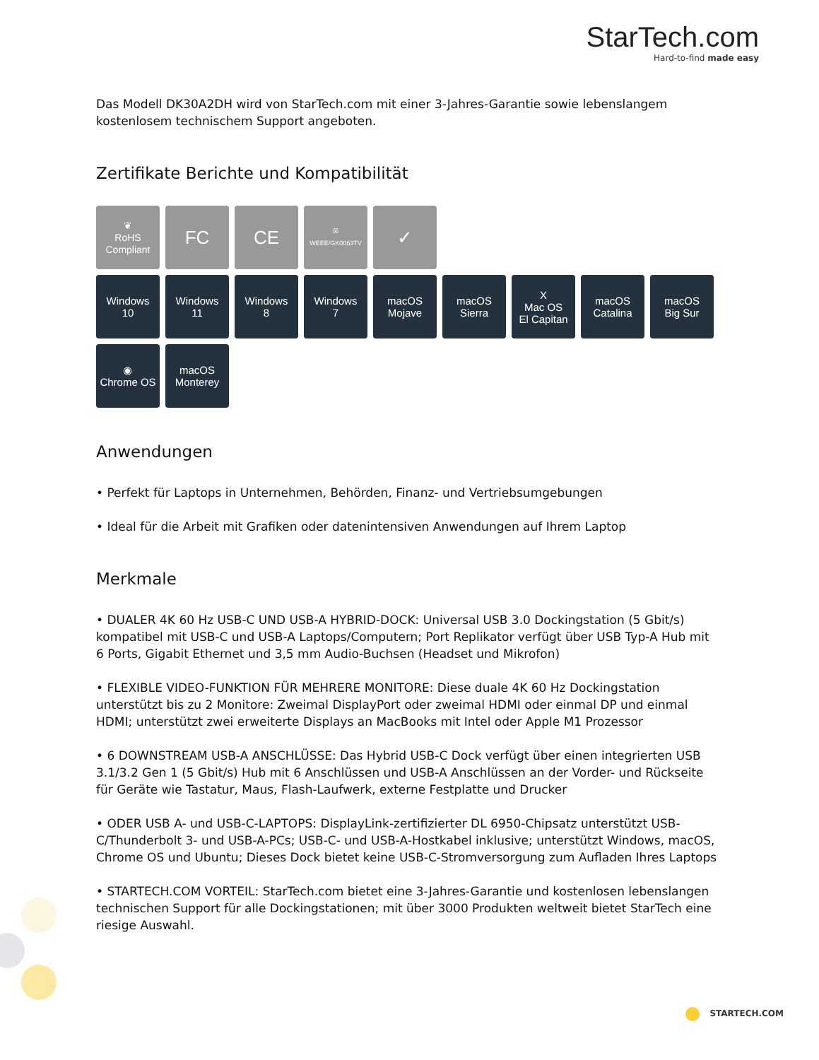StarTech.com
Hard-to-find made easy
Das Modell DK30A2DH wird von StarTech.com mit einer 3-Jahres-Garantie sowie lebenslangem kostenlosem technischem Support angeboten.
Zertifikate Berichte und Kompatibilität
❦
RoHS
Compliant
FC CE
☒
WEEE/GK0063TV
✓
Windows
10
Windows
11
Windows
8
Windows
7
macOS
Mojave
macOS
Sierra
X
Mac OS
El Capitan
macOS
Catalina
macOS
Big Sur
◉
Chrome OS
macOS
Monterey
Anwendungen
• Perfekt für Laptops in Unternehmen, Behörden, Finanz- und Vertriebsumgebungen
• Ideal für die Arbeit mit Grafiken oder datenintensiven Anwendungen auf Ihrem Laptop
Merkmale
• DUALER 4K 60 Hz USB-C UND USB-A HYBRID-DOCK: Universal USB 3.0 Dockingstation (5 Gbit/s) kompatibel mit USB-C und USB-A Laptops/Computern; Port Replikator verfügt über USB Typ-A Hub mit 6 Ports, Gigabit Ethernet und 3,5 mm Audio-Buchsen (Headset und Mikrofon)
• FLEXIBLE VIDEO-FUNKTION FÜR MEHRERE MONITORE: Diese duale 4K 60 Hz Dockingstation unterstützt bis zu 2 Monitore: Zweimal DisplayPort oder zweimal HDMI oder einmal DP und einmal HDMI; unterstützt zwei erweiterte Displays an MacBooks mit Intel oder Apple M1 Prozessor
• 6 DOWNSTREAM USB-A ANSCHLÜSSE: Das Hybrid USB-C Dock verfügt über einen integrierten USB 3.1/3.2 Gen 1 (5 Gbit/s) Hub mit 6 Anschlüssen und USB-A Anschlüssen an der Vorder- und Rückseite für Geräte wie Tastatur, Maus, Flash-Laufwerk, externe Festplatte und Drucker
• ODER USB A- und USB-C-LAPTOPS: DisplayLink-zertifizierter DL 6950-Chipsatz unterstützt USB-C/Thunderbolt 3- und USB-A-PCs; USB-C- und USB-A-Hostkabel inklusive; unterstützt Windows, macOS, Chrome OS und Ubuntu; Dieses Dock bietet keine USB-C-Stromversorgung zum Aufladen Ihres Laptops
• STARTECH.COM VORTEIL: StarTech.com bietet eine 3-Jahres-Garantie und kostenlosen lebenslangen technischen Support für alle Dockingstationen; mit über 3000 Produkten weltweit bietet StarTech eine riesige Auswahl.
STARTECH.COM